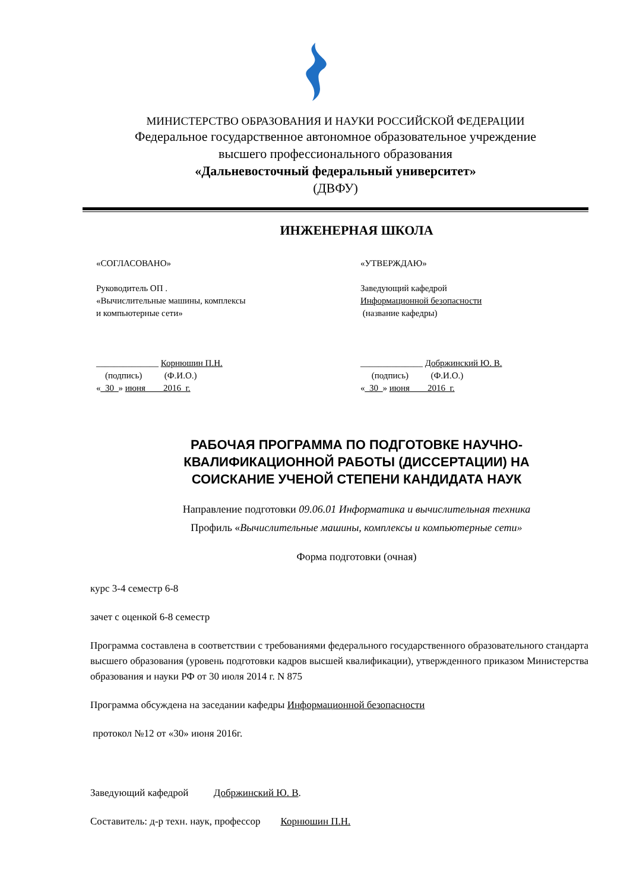МИНИСТЕРСТВО ОБРАЗОВАНИЯ И НАУКИ РОССИЙСКОЙ ФЕДЕРАЦИИ
Федеральное государственное автономное образовательное учреждение
высшего профессионального образования
«Дальневосточный федеральный университет»
(ДВФУ)
ИНЖЕНЕРНАЯ ШКОЛА
«СОГЛАСОВАНО»
Руководитель ОП .
«Вычислительные машины, комплексы
и компьютерные сети»
______________ Корнюшин П.Н.
(подпись) (Ф.И.О.)
«_30_» июня____2016_г.
«УТВЕРЖДАЮ»
Заведующий кафедрой
Информационной безопасности
(название кафедры)
______________ Добржинский Ю. В.
(подпись) (Ф.И.О.)
«_30_» июня____2016_г.
РАБОЧАЯ ПРОГРАММА ПО ПОДГОТОВКЕ НАУЧНО-
КВАЛИФИКАЦИОННОЙ РАБОТЫ (ДИССЕРТАЦИИ) НА
СОИСКАНИЕ УЧЕНОЙ СТЕПЕНИ КАНДИДАТА НАУК
Направление подготовки 09.06.01 Информатика и вычислительная техника
Профиль «Вычислительные машины, комплексы и компьютерные сети»
Форма подготовки (очная)
курс 3-4 семестр 6-8
зачет с оценкой 6-8 семестр
Программа составлена в соответствии с требованиями федерального государственного образовательного стандарта высшего образования (уровень подготовки кадров высшей квалификации), утвержденного приказом Министерства образования и науки РФ от 30 июля 2014 г. N 875
Программа обсуждена на заседании кафедры Информационной безопасности
протокол №12 от «30» июня 2016г.
Заведующий кафедрой Добржинский Ю. В.
Составитель: д-р техн. наук, профессор Корнюшин П.Н.